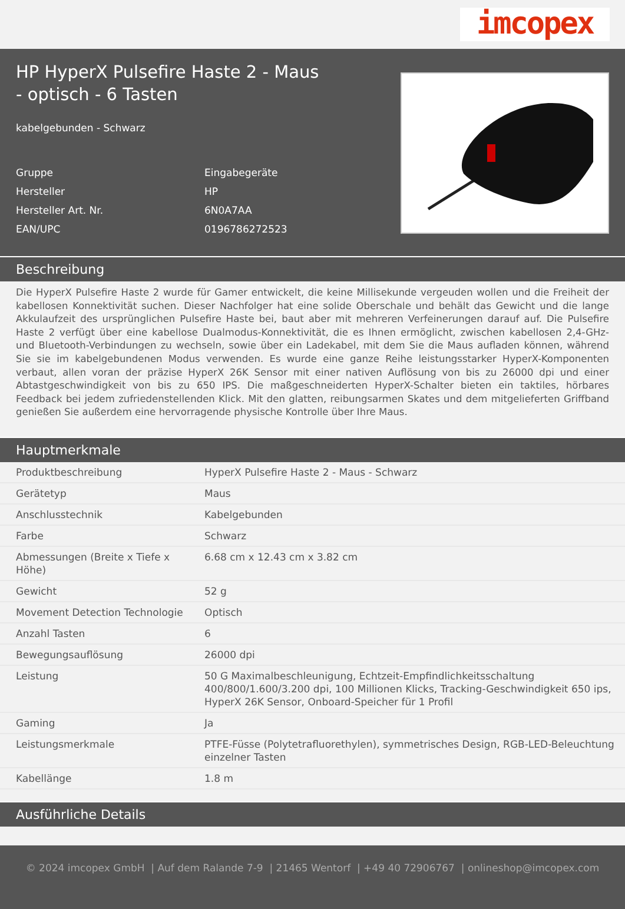imcopex
HP HyperX Pulsefire Haste 2 - Maus - optisch - 6 Tasten
kabelgebunden - Schwarz
| Gruppe | Eingabegeräte |
| Hersteller | HP |
| Hersteller Art. Nr. | 6N0A7AA |
| EAN/UPC | 0196786272523 |
Beschreibung
Die HyperX Pulsefire Haste 2 wurde für Gamer entwickelt, die keine Millisekunde vergeuden wollen und die Freiheit der kabellosen Konnektivität suchen. Dieser Nachfolger hat eine solide Oberschale und behält das Gewicht und die lange Akkulaufzeit des ursprünglichen Pulsefire Haste bei, baut aber mit mehreren Verfeinerungen darauf auf. Die Pulsefire Haste 2 verfügt über eine kabellose Dualmodus-Konnektivität, die es Ihnen ermöglicht, zwischen kabellosen 2,4-GHz- und Bluetooth-Verbindungen zu wechseln, sowie über ein Ladekabel, mit dem Sie die Maus aufladen können, während Sie sie im kabelgebundenen Modus verwenden. Es wurde eine ganze Reihe leistungsstarker HyperX-Komponenten verbaut, allen voran der präzise HyperX 26K Sensor mit einer nativen Auflösung von bis zu 26000 dpi und einer Abtastgeschwindigkeit von bis zu 650 IPS. Die maßgeschneiderten HyperX-Schalter bieten ein taktiles, hörbares Feedback bei jedem zufriedenstellenden Klick. Mit den glatten, reibungsarmen Skates und dem mitgelieferten Griffband genießen Sie außerdem eine hervorragende physische Kontrolle über Ihre Maus.
Hauptmerkmale
| Produktbeschreibung | HyperX Pulsefire Haste 2 - Maus - Schwarz |
| Gerätetyp | Maus |
| Anschlusstechnik | Kabelgebunden |
| Farbe | Schwarz |
| Abmessungen (Breite x Tiefe x Höhe) | 6.68 cm x 12.43 cm x 3.82 cm |
| Gewicht | 52 g |
| Movement Detection Technologie | Optisch |
| Anzahl Tasten | 6 |
| Bewegungsauflösung | 26000 dpi |
| Leistung | 50 G Maximalbeschleunigung, Echtzeit-Empfindlichkeitsschaltung 400/800/1.600/3.200 dpi, 100 Millionen Klicks, Tracking-Geschwindigkeit 650 ips, HyperX 26K Sensor, Onboard-Speicher für 1 Profil |
| Gaming | Ja |
| Leistungsmerkmale | PTFE-Füsse (Polytetrafluorethylen), symmetrisches Design, RGB-LED-Beleuchtung einzelner Tasten |
| Kabellänge | 1.8 m |
Ausführliche Details
© 2024 imcopex GmbH | Auf dem Ralande 7-9 | 21465 Wentorf | +49 40 72906767 | onlineshop@imcopex.com